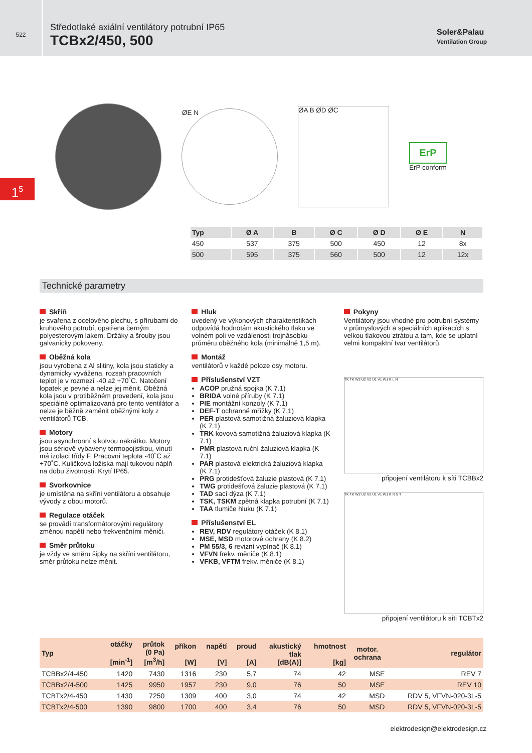522
Středotlaké axiální ventilátory potrubní IP65
TCBx2/450, 500
Soler&Palau
Ventilation Group
1<sup>5</sup>
ØE N
ØA B ØD ØC
ErP
ErP conform
| Typ | Ø A | B | Ø C | Ø D | Ø E | N |
| --- | --- | --- | --- | --- | --- | --- |
| 450 | 537 | 375 | 500 | 450 | 12 | 8x |
| 500 | 595 | 375 | 560 | 500 | 12 | 12x |
Technické parametry
Skříň
je svařena z ocelového plechu, s přírubami do kruhového potrubí, opatřena černým polyesterovým lakem. Držáky a šrouby jsou galvanicky pokoveny.
Oběžná kola
jsou vyrobena z Al slitiny, kola jsou staticky a dynamicky vyvážena, rozsah pracovních teplot je v rozmezí -40 až +70˚C. Natočení lopatek je pevné a nelze jej měnit. Oběžná kola jsou v protiběžném provedení, kola jsou speciálně optimalizovaná pro tento ventilátor a nelze je běžně zaměnit oběžnými koly z ventilátorů TCB.
Motory
jsou asynchronní s kotvou nakrátko. Motory jsou sériově vybaveny termopojistkou, vinutí má izolaci třídy F. Pracovní teplota -40˚C až +70˚C. Kuličková ložiska mají tukovou náplň na dobu životnosti. Krytí IP65.
Svorkovnice
je umístěna na skříni ventilátoru a obsahuje vývody z obou motorů.
Regulace otáček
se provádí transformátorovými regulátory změnou napětí nebo frekvenčními měniči.
Směr průtoku
je vždy ve směru šipky na skříni ventilátoru, směr průtoku nelze měnit.
Hluk
uvedený ve výkonových charakteristikách odpovídá hodnotám akustického tlaku ve volném poli ve vzdálenosti trojnásobku průměru oběžného kola (minimálně 1,5 m).
Montáž
ventilátorů v každé poloze osy motoru.
Příslušenství VZT
ACOP pružná spojka (K 7.1)
BRIDA volné příruby (K 7.1)
PIE montážní konzoly (K 7.1)
DEF-T ochranné mřížky (K 7.1)
PER plastová samotížná žaluziová klapka (K 7.1)
TRK kovová samotížná žaluziová klapka (K 7.1)
PMR plastová ruční žaluziová klapka (K 7.1)
PAR plastová elektrická žaluziová klapka (K 7.1)
PRG protidešťová žaluzie plastová (K 7.1)
TWG protidešťová žaluzie plastová (K 7.1)
TAD sací dýza (K 7.1)
TSK, TSKM zpětná klapka potrubní (K 7.1)
TAA tlumiče hluku (K 7.1)
Příslušenství EL
REV, RDV regulátory otáček (K 8.1)
MSE, MSD motorové ochrany (K 8.2)
PM 55/3, 6 revizní vypínač (K 8.1)
VFVN frekv. měniče (K 8.1)
VFKB, VFTM frekv. měniče (K 8.1)
Pokyny
Ventilátory jsou vhodné pro potrubní systémy v průmyslových a speciálních aplikacích s velkou tlakovou ztrátou a tam, kde se uplatní velmi kompaktní tvar ventilátorů.
TK TK W2 U2 V2 U1 V1 W1 K L N
připojení ventilátoru k síti TCBBx2
TK TK W2 U2 V2 U1 V1 W1 K R S T
připojení ventilátoru k síti TCBTx2
| Typ | otáčky [min<sup>-1</sup>] | průtok (0 Pa) [m<sup>3</sup>/h] | příkon [W] | napětí [V] | proud [A] | akustický tlak [dB(A)] | hmotnost [kg] | motor. ochrana | regulátor |
| --- | --- | --- | --- | --- | --- | --- | --- | --- | --- |
| TCBBx2/4-450 | 1420 | 7430 | 1316 | 230 | 5,7 | 74 | 42 | MSE | REV 7 |
| TCBBx2/4-500 | 1425 | 9950 | 1957 | 230 | 9,0 | 76 | 50 | MSE | REV 10 |
| TCBTx2/4-450 | 1430 | 7250 | 1309 | 400 | 3,0 | 74 | 42 | MSD | RDV 5, VFVN-020-3L-5 |
| TCBTx2/4-500 | 1390 | 9800 | 1700 | 400 | 3,4 | 76 | 50 | MSD | RDV 5, VFVN-020-3L-5 |
elektrodesign@elektrodesign.cz